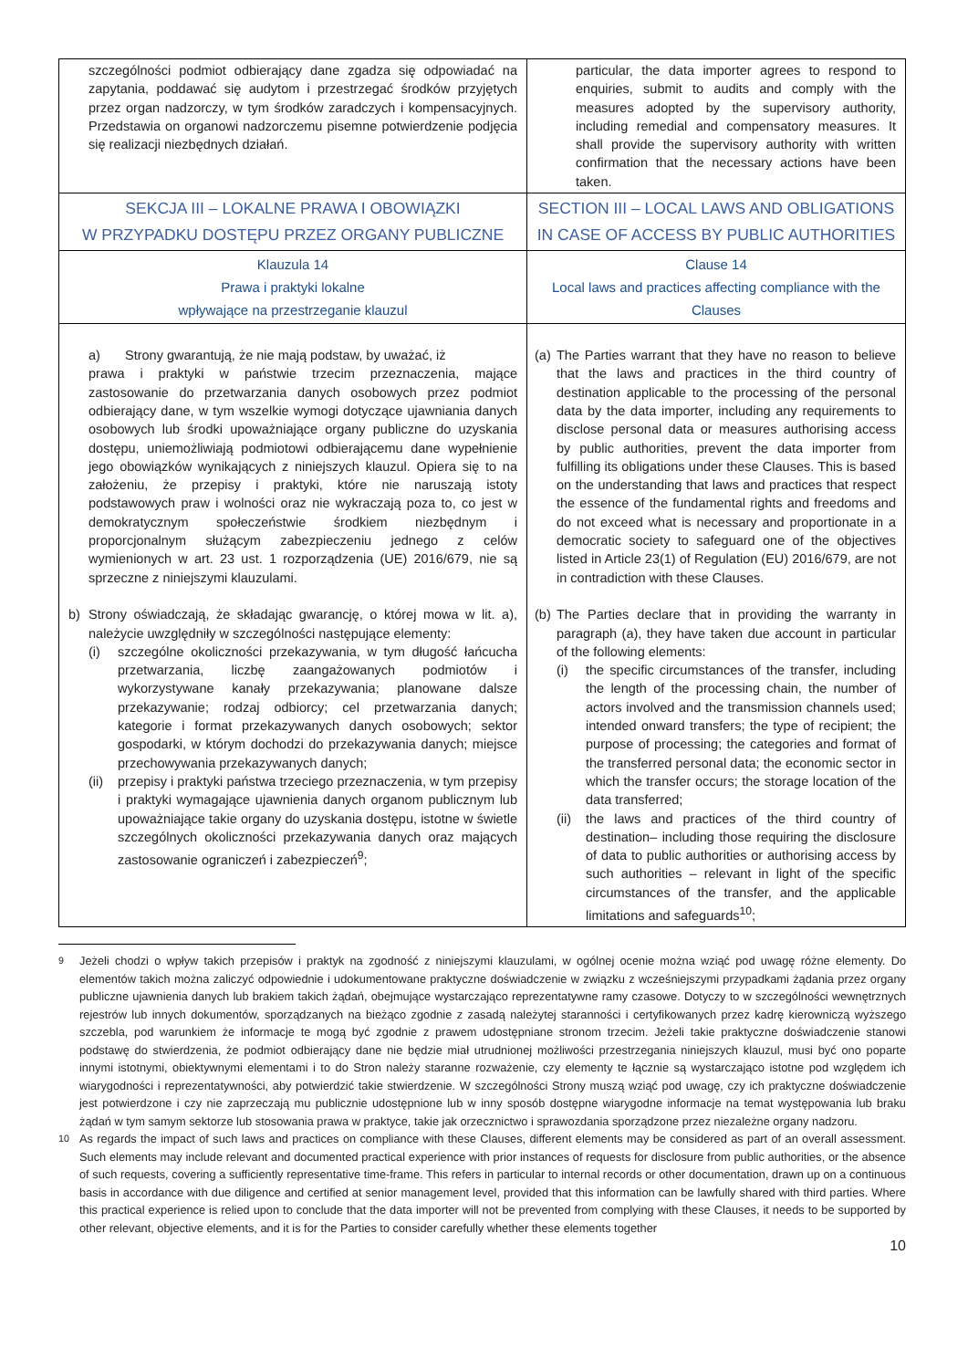| szczególności podmiot odbierający dane zgadza się odpowiadać na zapytania, poddawać się audytom i przestrzegać środków przyjętych przez organ nadzorczy, w tym środków zaradczych i kompensacyjnych. Przedstawia on organowi nadzorczemu pisemne potwierdzenie podjęcia się realizacji niezbędnych działań. | particular, the data importer agrees to respond to enquiries, submit to audits and comply with the measures adopted by the supervisory authority, including remedial and compensatory measures. It shall provide the supervisory authority with written confirmation that the necessary actions have been taken. |
| SEKCJA III – LOKALNE PRAWA I OBOWIĄZKI W PRZYPADKU DOSTĘPU PRZEZ ORGANY PUBLICZNE | SECTION III – LOCAL LAWS AND OBLIGATIONS IN CASE OF ACCESS BY PUBLIC AUTHORITIES |
| Klauzula 14 Prawa i praktyki lokalne wpływające na przestrzeganie klauzul | Clause 14 Local laws and practices affecting compliance with the Clauses |
| a) Strony gwarantują, że nie mają podstaw, by uważać, iż prawa i praktyki w państwie trzecim przeznaczenia, mające zastosowanie do przetwarzania danych osobowych przez podmiot odbierający dane, w tym wszelkie wymogi dotyczące ujawniania danych osobowych lub środki upoważniające organy publiczne do uzyskania dostępu, uniemożliwiają podmiotowi odbierającemu dane wypełnienie jego obowiązków wynikających z niniejszych klauzul. Opiera się to na założeniu, że przepisy i praktyki, które nie naruszają istoty podstawowych praw i wolności oraz nie wykraczają poza to, co jest w demokratycznym społeczeństwie środkiem niezbędnym i proporcjonalnym służącym zabezpieczeniu jednego z celów wymienionych w art. 23 ust. 1 rozporządzenia (UE) 2016/679, nie są sprzeczne z niniejszymi klauzulami. b) Strony oświadczają, że składając gwarancję, o której mowa w lit. a), należycie uwzględniły w szczególności następujące elementy: (i) szczególne okoliczności przekazywania, w tym długość łańcucha przetwarzania, liczbę zaangażowanych podmiotów i wykorzystywane kanały przekazywania; planowane dalsze przekazywanie; rodzaj odbiorcy; cel przetwarzania danych; kategorie i format przekazywanych danych osobowych; sektor gospodarki, w którym dochodzi do przekazywania danych; miejsce przechowywania przekazywanych danych; (ii) przepisy i praktyki państwa trzeciego przeznaczenia, w tym przepisy i praktyki wymagające ujawnienia danych organom publicznym lub upoważniające takie organy do uzyskania dostępu, istotne w świetle szczególnych okoliczności przekazywania danych oraz mających zastosowanie ograniczeń i zabezpieczeń<sup>9</sup>; | (a) The Parties warrant that they have no reason to believe that the laws and practices in the third country of destination applicable to the processing of the personal data by the data importer, including any requirements to disclose personal data or measures authorising access by public authorities, prevent the data importer from fulfilling its obligations under these Clauses. This is based on the understanding that laws and practices that respect the essence of the fundamental rights and freedoms and do not exceed what is necessary and proportionate in a democratic society to safeguard one of the objectives listed in Article 23(1) of Regulation (EU) 2016/679, are not in contradiction with these Clauses. (b) The Parties declare that in providing the warranty in paragraph (a), they have taken due account in particular of the following elements: (i) the specific circumstances of the transfer, including the length of the processing chain, the number of actors involved and the transmission channels used; intended onward transfers; the type of recipient; the purpose of processing; the categories and format of the transferred personal data; the economic sector in which the transfer occurs; the storage location of the data transferred; (ii) the laws and practices of the third country of destination– including those requiring the disclosure of data to public authorities or authorising access by such authorities – relevant in light of the specific circumstances of the transfer, and the applicable limitations and safeguards<sup>10</sup>; |
<sup>9</sup> Jeżeli chodzi o wpływ takich przepisów i praktyk na zgodność z niniejszymi klauzulami, w ogólnej ocenie można wziąć pod uwagę różne elementy. Do elementów takich można zaliczyć odpowiednie i udokumentowane praktyczne doświadczenie w związku z wcześniejszymi przypadkami żądania przez organy publiczne ujawnienia danych lub brakiem takich żądań, obejmujące wystarczająco reprezentatywne ramy czasowe. Dotyczy to w szczególności wewnętrznych rejestrów lub innych dokumentów, sporządzanych na bieżąco zgodnie z zasadą należytej staranności i certyfikowanych przez kadrę kierowniczą wyższego szczebla, pod warunkiem że informacje te mogą być zgodnie z prawem udostępniane stronom trzecim. Jeżeli takie praktyczne doświadczenie stanowi podstawę do stwierdzenia, że podmiot odbierający dane nie będzie miał utrudnionej możliwości przestrzegania niniejszych klauzul, musi być ono poparte innymi istotnymi, obiektywnymi elementami i to do Stron należy staranne rozważenie, czy elementy te łącznie są wystarczająco istotne pod względem ich wiarygodności i reprezentatywności, aby potwierdzić takie stwierdzenie. W szczególności Strony muszą wziąć pod uwagę, czy ich praktyczne doświadczenie jest potwierdzone i czy nie zaprzeczają mu publicznie udostępnione lub w inny sposób dostępne wiarygodne informacje na temat występowania lub braku żądań w tym samym sektorze lub stosowania prawa w praktyce, takie jak orzecznictwo i sprawozdania sporządzone przez niezależne organy nadzoru.
<sup>10</sup> As regards the impact of such laws and practices on compliance with these Clauses, different elements may be considered as part of an overall assessment. Such elements may include relevant and documented practical experience with prior instances of requests for disclosure from public authorities, or the absence of such requests, covering a sufficiently representative time-frame. This refers in particular to internal records or other documentation, drawn up on a continuous basis in accordance with due diligence and certified at senior management level, provided that this information can be lawfully shared with third parties. Where this practical experience is relied upon to conclude that the data importer will not be prevented from complying with these Clauses, it needs to be supported by other relevant, objective elements, and it is for the Parties to consider carefully whether these elements together
10